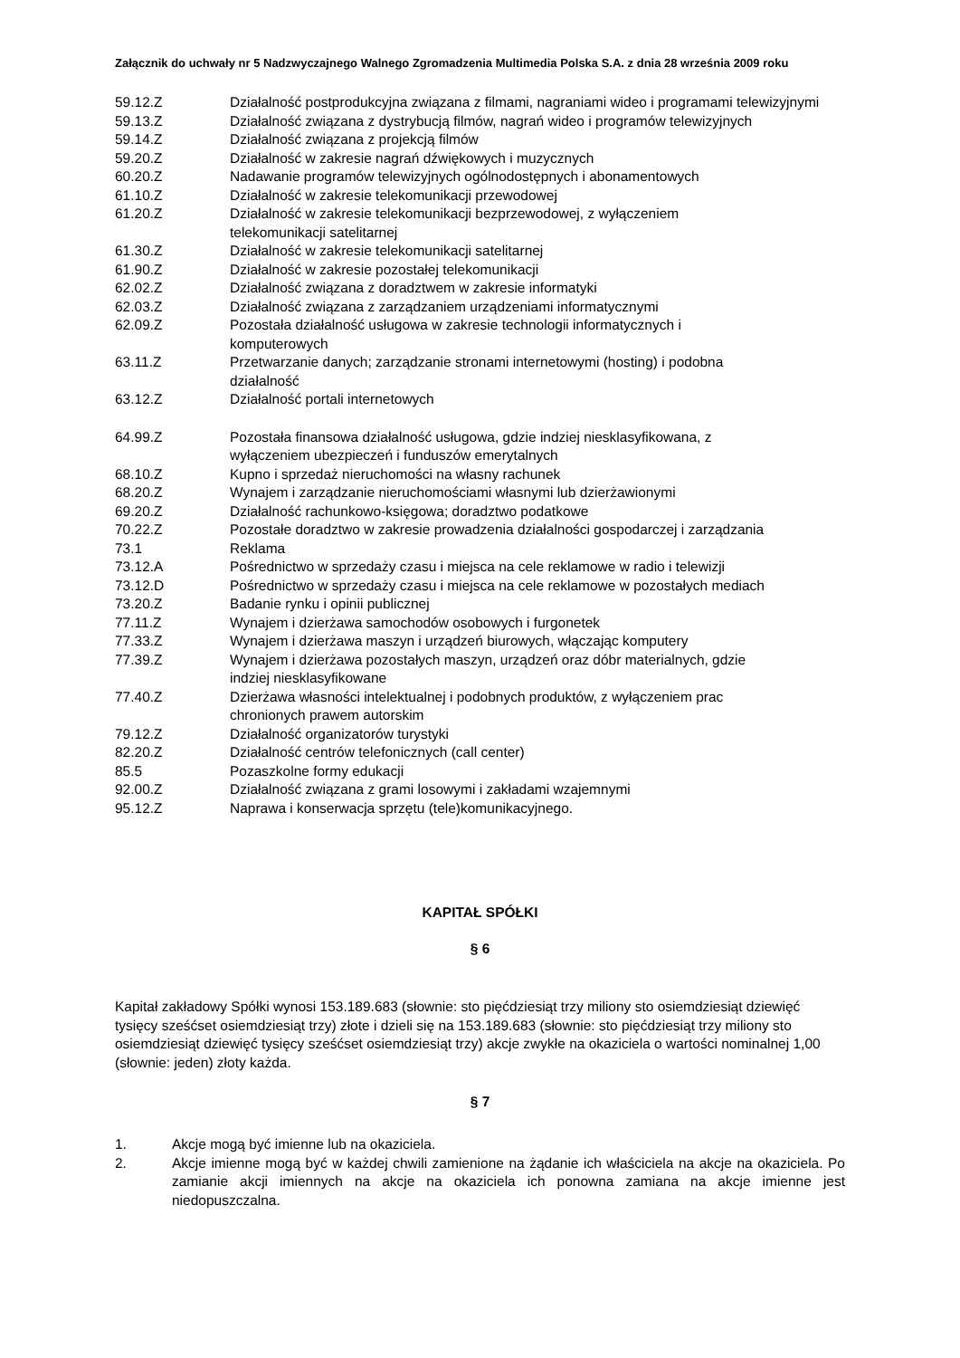Załącznik do uchwały nr 5 Nadzwyczajnego Walnego Zgromadzenia Multimedia Polska S.A. z dnia 28 września 2009 roku
| 59.12.Z | Działalność postprodukcyjna związana z filmami, nagraniami wideo i programami telewizyjnymi |
| 59.13.Z | Działalność związana z dystrybucją filmów, nagrań wideo i programów telewizyjnych |
| 59.14.Z | Działalność związana z projekcją filmów |
| 59.20.Z | Działalność w zakresie nagrań dźwiękowych i muzycznych |
| 60.20.Z | Nadawanie programów telewizyjnych ogólnodostępnych i abonamentowych |
| 61.10.Z | Działalność w zakresie telekomunikacji przewodowej |
| 61.20.Z | Działalność w zakresie telekomunikacji bezprzewodowej, z wyłączeniem telekomunikacji satelitarnej |
| 61.30.Z | Działalność w zakresie telekomunikacji satelitarnej |
| 61.90.Z | Działalność w zakresie pozostałej telekomunikacji |
| 62.02.Z | Działalność związana z doradztwem w zakresie informatyki |
| 62.03.Z | Działalność związana z zarządzaniem urządzeniami informatycznymi |
| 62.09.Z | Pozostała działalność usługowa w zakresie technologii informatycznych i komputerowych |
| 63.11.Z | Przetwarzanie danych; zarządzanie stronami internetowymi (hosting) i podobna działalność |
| 63.12.Z | Działalność portali internetowych |
| 64.99.Z | Pozostała finansowa działalność usługowa, gdzie indziej niesklasyfikowana, z wyłączeniem ubezpieczeń i funduszów emerytalnych |
| 68.10.Z | Kupno i sprzedaż nieruchomości na własny rachunek |
| 68.20.Z | Wynajem i zarządzanie nieruchomościami własnymi lub dzierżawionymi |
| 69.20.Z | Działalność rachunkowo-księgowa; doradztwo podatkowe |
| 70.22.Z | Pozostałe doradztwo w zakresie prowadzenia działalności gospodarczej i zarządzania |
| 73.1 | Reklama |
| 73.12.A | Pośrednictwo w sprzedaży czasu i miejsca na cele reklamowe w radio i telewizji |
| 73.12.D | Pośrednictwo w sprzedaży czasu i miejsca na cele reklamowe w pozostałych mediach |
| 73.20.Z | Badanie rynku i opinii publicznej |
| 77.11.Z | Wynajem i dzierżawa samochodów osobowych i furgonetek |
| 77.33.Z | Wynajem i dzierżawa maszyn i urządzeń biurowych, włączając komputery |
| 77.39.Z | Wynajem i dzierżawa pozostałych maszyn, urządzeń oraz dóbr materialnych, gdzie indziej niesklasyfikowane |
| 77.40.Z | Dzierżawa własności intelektualnej i podobnych produktów, z wyłączeniem prac chronionych prawem autorskim |
| 79.12.Z | Działalność organizatorów turystyki |
| 82.20.Z | Działalność centrów telefonicznych (call center) |
| 85.5 | Pozaszkolne formy edukacji |
| 92.00.Z | Działalność związana z grami losowymi i zakładami wzajemnymi |
| 95.12.Z | Naprawa i konserwacja sprzętu (tele)komunikacyjnego. |
KAPITAŁ SPÓŁKI
§ 6
Kapitał zakładowy Spółki wynosi 153.189.683 (słownie: sto pięćdziesiąt trzy miliony sto osiemdziesiąt dziewięć tysięcy sześćset osiemdziesiąt trzy) złote i dzieli się na 153.189.683 (słownie: sto pięćdziesiąt trzy miliony sto osiemdziesiąt dziewięć tysięcy sześćset osiemdziesiąt trzy) akcje zwykłe na okaziciela o wartości nominalnej 1,00 (słownie: jeden) złoty każda.
§ 7
1. Akcje mogą być imienne lub na okaziciela.
2. Akcje imienne mogą być w każdej chwili zamienione na żądanie ich właściciela na akcje na okaziciela. Po zamianie akcji imiennych na akcje na okaziciela ich ponowna zamiana na akcje imienne jest niedopuszczalna.